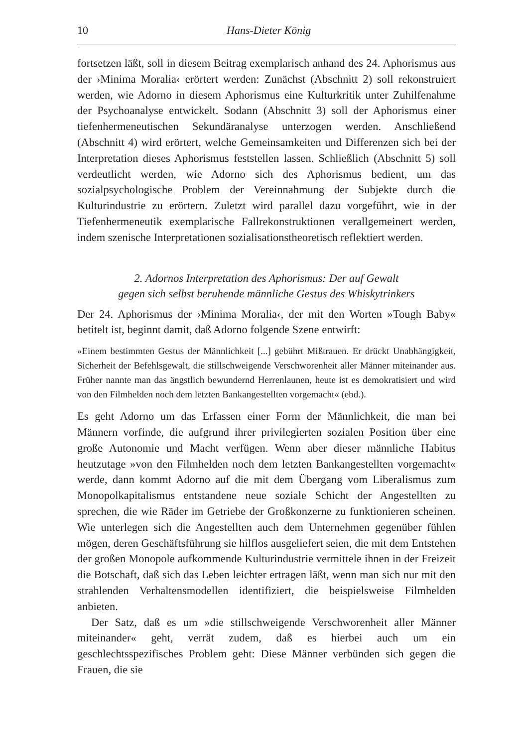10 Hans-Dieter König
fortsetzen läßt, soll in diesem Beitrag exemplarisch anhand des 24. Aphorismus aus der ›Minima Moralia‹ erörtert werden: Zunächst (Abschnitt 2) soll rekonstruiert werden, wie Adorno in diesem Aphorismus eine Kulturkritik unter Zuhilfenahme der Psychoanalyse entwickelt. Sodann (Abschnitt 3) soll der Aphorismus einer tiefenhermeneutischen Sekundäranalyse unterzogen werden. Anschließend (Abschnitt 4) wird erörtert, welche Gemeinsamkeiten und Differenzen sich bei der Interpretation dieses Aphorismus feststellen lassen. Schließlich (Abschnitt 5) soll verdeutlicht werden, wie Adorno sich des Aphorismus bedient, um das sozialpsychologische Problem der Vereinnahmung der Subjekte durch die Kulturindustrie zu erörtern. Zuletzt wird parallel dazu vorgeführt, wie in der Tiefenhermeneutik exemplarische Fallrekonstruktionen verallgemeinert werden, indem szenische Interpretationen sozialisationstheoretisch reflektiert werden.
2. Adornos Interpretation des Aphorismus: Der auf Gewalt
gegen sich selbst beruhende männliche Gestus des Whiskytrinkers
Der 24. Aphorismus der ›Minima Moralia‹, der mit den Worten »Tough Baby« betitelt ist, beginnt damit, daß Adorno folgende Szene entwirft:
»Einem bestimmten Gestus der Männlichkeit [...] gebührt Mißtrauen. Er drückt Unabhängigkeit, Sicherheit der Befehlsgewalt, die stillschweigende Verschworenheit aller Männer miteinander aus. Früher nannte man das ängstlich bewundernd Herrenlaunen, heute ist es demokratisiert und wird von den Filmhelden noch dem letzten Bankangestellten vorgemacht« (ebd.).
Es geht Adorno um das Erfassen einer Form der Männlichkeit, die man bei Männern vorfinde, die aufgrund ihrer privilegierten sozialen Position über eine große Autonomie und Macht verfügen. Wenn aber dieser männliche Habitus heutzutage »von den Filmhelden noch dem letzten Bankangestellten vorgemacht« werde, dann kommt Adorno auf die mit dem Übergang vom Liberalismus zum Monopolkapitalismus entstandene neue soziale Schicht der Angestellten zu sprechen, die wie Räder im Getriebe der Großkonzerne zu funktionieren scheinen. Wie unterlegen sich die Angestellten auch dem Unternehmen gegenüber fühlen mögen, deren Geschäftsführung sie hilflos ausgeliefert seien, die mit dem Entstehen der großen Monopole aufkommende Kulturindustrie vermittele ihnen in der Freizeit die Botschaft, daß sich das Leben leichter ertragen läßt, wenn man sich nur mit den strahlenden Verhaltensmodellen identifiziert, die beispielsweise Filmhelden anbieten.
Der Satz, daß es um »die stillschweigende Verschworenheit aller Männer miteinander« geht, verrät zudem, daß es hierbei auch um ein geschlechtsspezifisches Problem geht: Diese Männer verbünden sich gegen die Frauen, die sie